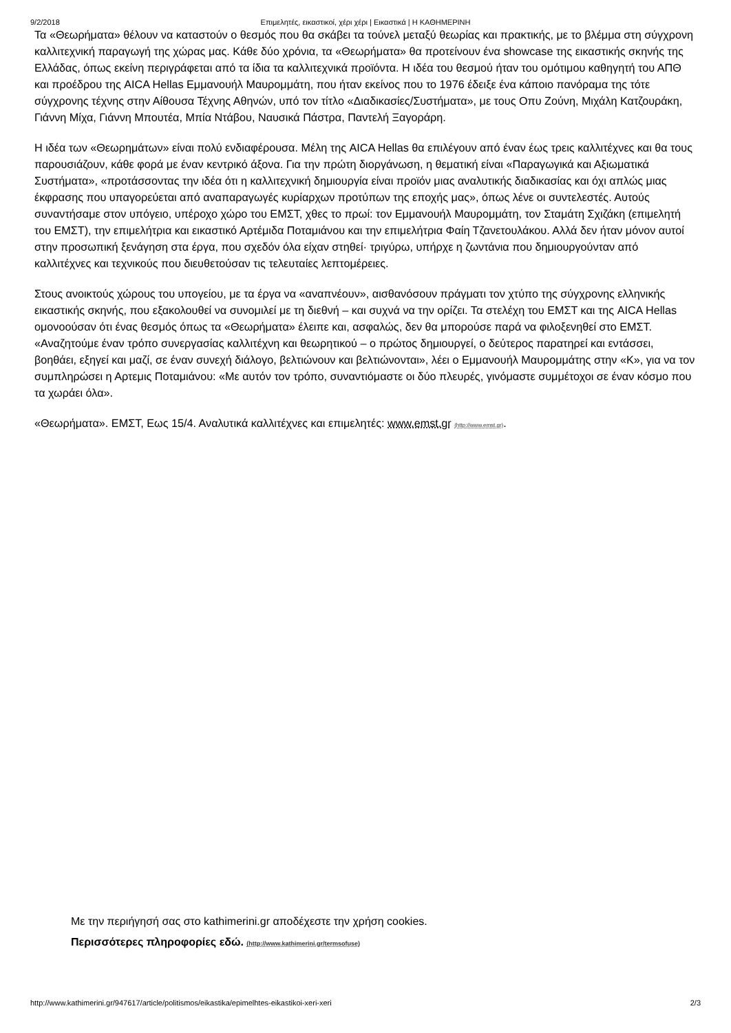9/2/2018 Επιμελητές, εικαστικοί, χέρι χέρι | Εικαστικά | Η ΚΑΘΗΜΕΡΙΝΗ
Τα «Θεωρήματα» θέλουν να καταστούν ο θεσμός που θα σκάβει τα τούνελ μεταξύ θεωρίας και πρακτικής, με το βλέμμα στη σύγχρονη καλλιτεχνική παραγωγή της χώρας μας. Κάθε δύο χρόνια, τα «Θεωρήματα» θα προτείνουν ένα showcase της εικαστικής σκηνής της Ελλάδας, όπως εκείνη περιγράφεται από τα ίδια τα καλλιτεχνικά προϊόντα. Η ιδέα του θεσμού ήταν του ομότιμου καθηγητή του ΑΠΘ και προέδρου της AICA Hellas Εμμανουήλ Μαυρομμάτη, που ήταν εκείνος που το 1976 έδειξε ένα κάποιο πανόραμα της τότε σύγχρονης τέχνης στην Αίθουσα Τέχνης Αθηνών, υπό τον τίτλο «Διαδικασίες/Συστήματα», με τους Οπυ Ζούνη, Μιχάλη Κατζουράκη, Γιάννη Μίχα, Γιάννη Μπουτέα, Μπία Ντάβου, Ναυσικά Πάστρα, Παντελή Ξαγοράρη.
Η ιδέα των «Θεωρημάτων» είναι πολύ ενδιαφέρουσα. Μέλη της AICA Hellas θα επιλέγουν από έναν έως τρεις καλλιτέχνες και θα τους παρουσιάζουν, κάθε φορά με έναν κεντρικό άξονα. Για την πρώτη διοργάνωση, η θεματική είναι «Παραγωγικά και Αξιωματικά Συστήματα», «προτάσσοντας την ιδέα ότι η καλλιτεχνική δημιουργία είναι προϊόν μιας αναλυτικής διαδικασίας και όχι απλώς μιας έκφρασης που υπαγορεύεται από αναπαραγωγές κυρίαρχων προτύπων της εποχής μας», όπως λένε οι συντελεστές. Αυτούς συναντήσαμε στον υπόγειο, υπέροχο χώρο του ΕΜΣΤ, χθες το πρωί: τον Εμμανουήλ Μαυρομμάτη, τον Σταμάτη Σχιζάκη (επιμελητή του ΕΜΣΤ), την επιμελήτρια και εικαστικό Αρτέμιδα Ποταμιάνου και την επιμελήτρια Φαίη Τζανετουλάκου. Αλλά δεν ήταν μόνον αυτοί στην προσωπική ξενάγηση στα έργα, που σχεδόν όλα είχαν στηθεί· τριγύρω, υπήρχε η ζωντάνια που δημιουργούνταν από καλλιτέχνες και τεχνικούς που διευθετούσαν τις τελευταίες λεπτομέρειες.
Στους ανοικτούς χώρους του υπογείου, με τα έργα να «αναπνέουν», αισθανόσουν πράγματι τον χτύπο της σύγχρονης ελληνικής εικαστικής σκηνής, που εξακολουθεί να συνομιλεί με τη διεθνή – και συχνά να την ορίζει. Τα στελέχη του ΕΜΣΤ και της AICA Hellas ομονοούσαν ότι ένας θεσμός όπως τα «Θεωρήματα» έλειπε και, ασφαλώς, δεν θα μπορούσε παρά να φιλοξενηθεί στο ΕΜΣΤ. «Αναζητούμε έναν τρόπο συνεργασίας καλλιτέχνη και θεωρητικού – ο πρώτος δημιουργεί, ο δεύτερος παρατηρεί και εντάσσει, βοηθάει, εξηγεί και μαζί, σε έναν συνεχή διάλογο, βελτιώνουν και βελτιώνονται», λέει ο Εμμανουήλ Μαυρομμάτης στην «Κ», για να τον συμπληρώσει η Αρτεμις Ποταμιάνου: «Με αυτόν τον τρόπο, συναντιόμαστε οι δύο πλευρές, γινόμαστε συμμέτοχοι σε έναν κόσμο που τα χωράει όλα».
«Θεωρήματα». ΕΜΣΤ, Εως 15/4. Αναλυτικά καλλιτέχνες και επιμελητές: www.emst.gr (http://www.emst.gr).
Με την περιήγησή σας στο kathimerini.gr αποδέχεστε την χρήση cookies.
Περισσότερες πληροφορίες εδώ. (http://www.kathimerini.gr/termsofuse)
http://www.kathimerini.gr/947617/article/politismos/eikastika/epimelhtes-eikastikoi-xeri-xeri 2/3